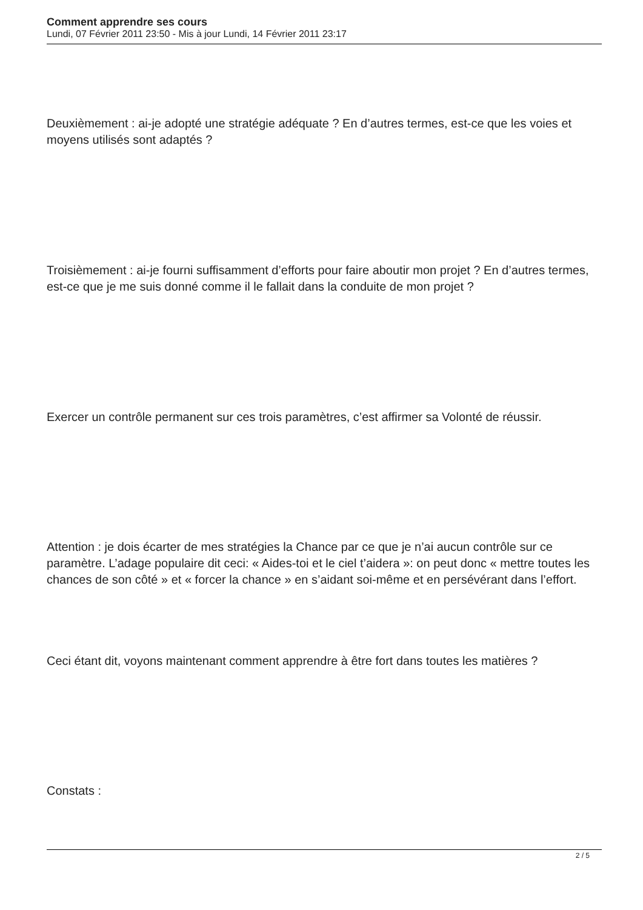Comment apprendre ses cours
Lundi, 07 Février 2011 23:50 - Mis à jour Lundi, 14 Février 2011 23:17
Deuxièmement : ai-je adopté une stratégie adéquate ? En d’autres termes, est-ce que les voies et moyens utilisés sont adaptés ?
Troisièmement : ai-je fourni suffisamment d’efforts pour faire aboutir mon projet ? En d’autres termes, est-ce que je me suis donné comme il le fallait dans la conduite de mon projet ?
Exercer un contrôle permanent sur ces trois paramètres, c’est affirmer sa Volonté de réussir.
Attention : je dois écarter de mes stratégies la Chance par ce que je n’ai aucun contrôle sur ce paramètre. L’adage populaire dit ceci: « Aides-toi et le ciel t’aidera »: on peut donc « mettre toutes les chances de son côté » et « forcer la chance » en s’aidant soi-même et en persévérant dans l’effort.
Ceci étant dit, voyons maintenant comment apprendre à être fort dans toutes les matières ?
Constats :
2 / 5